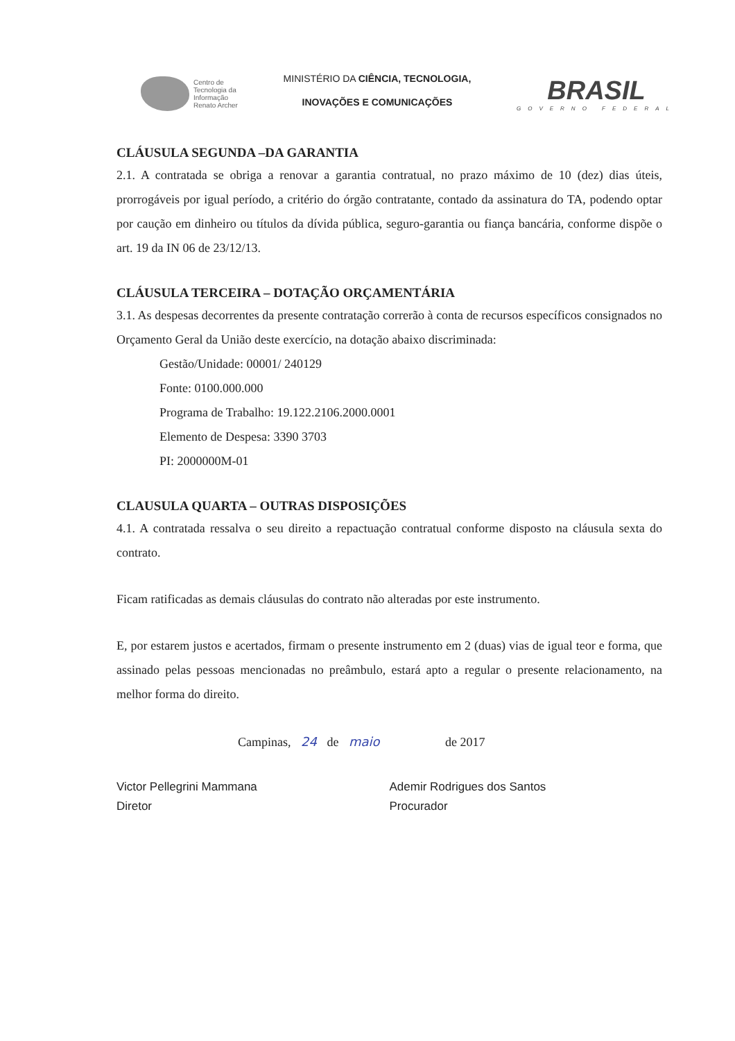Centro de
Tecnologia da
Informação
Renato Archer
MINISTÉRIO DA CIÊNCIA, TECNOLOGIA,
INOVAÇÕES E COMUNICAÇÕES
BRASIL
GOVERNO FEDERAL
CLÁUSULA SEGUNDA –DA GARANTIA
2.1. A contratada se obriga a renovar a garantia contratual, no prazo máximo de 10 (dez) dias úteis, prorrogáveis por igual período, a critério do órgão contratante, contado da assinatura do TA, podendo optar por caução em dinheiro ou títulos da dívida pública, seguro-garantia ou fiança bancária, conforme dispõe o art. 19 da IN 06 de 23/12/13.
CLÁUSULA TERCEIRA – DOTAÇÃO ORÇAMENTÁRIA
3.1. As despesas decorrentes da presente contratação correrão à conta de recursos específicos consignados no Orçamento Geral da União deste exercício, na dotação abaixo discriminada:
Gestão/Unidade: 00001/ 240129
Fonte: 0100.000.000
Programa de Trabalho: 19.122.2106.2000.0001
Elemento de Despesa: 3390 3703
PI: 2000000M-01
CLAUSULA QUARTA – OUTRAS DISPOSIÇÕES
4.1. A contratada ressalva o seu direito a repactuação contratual conforme disposto na cláusula sexta do contrato.
Ficam ratificadas as demais cláusulas do contrato não alteradas por este instrumento.
E, por estarem justos e acertados, firmam o presente instrumento em 2 (duas) vias de igual teor e forma, que assinado pelas pessoas mencionadas no preâmbulo, estará apto a regular o presente relacionamento, na melhor forma do direito.
Campinas, 24 de maio de 2017
Victor Pellegrini Mammana
Diretor
Ademir Rodrigues dos Santos
Procurador